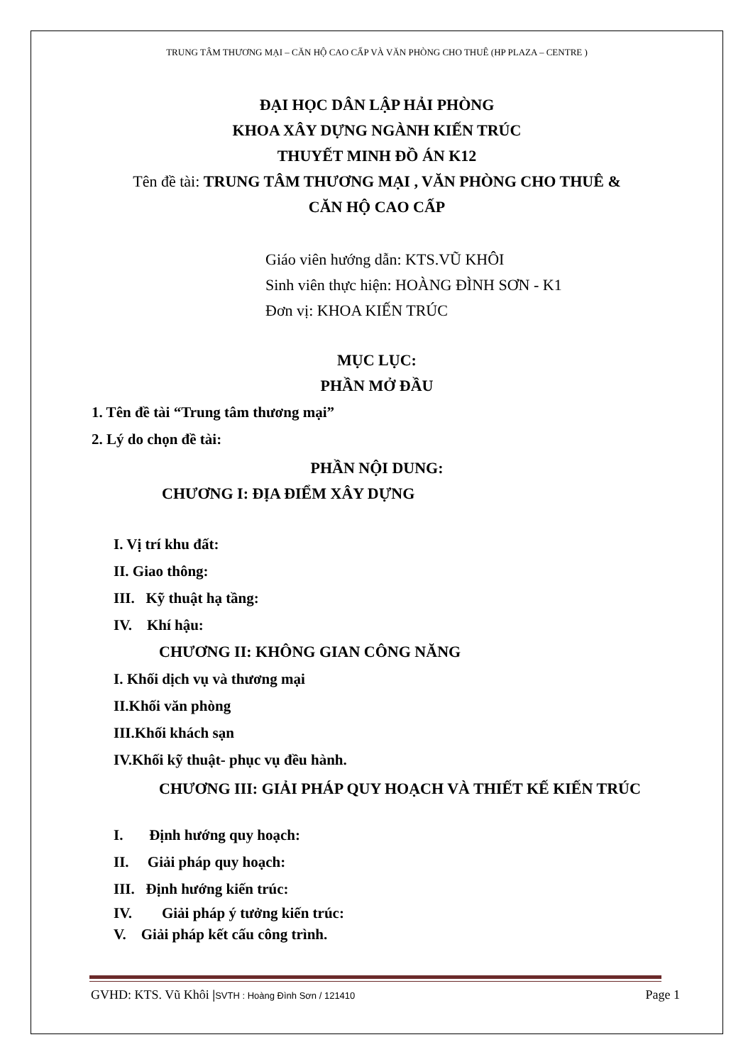TRUNG TÂM THƯƠNG MẠI – CĂN HỘ CAO CẤP VÀ VĂN PHÒNG CHO THUÊ (HP PLAZA – CENTRE )
ĐẠI HỌC DÂN LẬP HẢI PHÒNG
KHOA XÂY DỰNG NGÀNH KIẾN TRÚC
THUYẾT MINH ĐỒ ÁN K12
Tên đề tài: TRUNG TÂM THƯƠNG MẠI , VĂN PHÒNG CHO THUÊ &
CĂN HỘ CAO CẤP
Giáo viên hướng dẫn: KTS.VŨ KHÔI
Sinh viên thực hiện: HOÀNG ĐÌNH SƠN - K1
Đơn vị: KHOA KIẾN TRÚC
MỤC LỤC:
PHẦN MỞ ĐẦU
1. Tên đề tài “Trung tâm thương mại”
2. Lý do chọn đề tài:
PHẦN NỘI DUNG:
CHƯƠNG I: ĐỊA ĐIỂM XÂY DỰNG
I. Vị trí khu đất:
II. Giao thông:
III. Kỹ thuật hạ tầng:
IV. Khí hậu:
CHƯƠNG II: KHÔNG GIAN CÔNG NĂNG
I. Khối dịch vụ và thương mại
II.Khối văn phòng
III.Khối khách sạn
IV.Khối kỹ thuật- phục vụ đều hành.
CHƯƠNG III: GIẢI PHÁP QUY HOẠCH VÀ THIẾT KẾ KIẾN TRÚC
I. Định hướng quy hoạch:
II. Giải pháp quy hoạch:
III. Định hướng kiến trúc:
IV. Giải pháp ý tưởng kiến trúc:
V. Giải pháp kết cấu công trình.
GVHD: KTS. Vũ Khôi |SVTH : Hoàng Đình Sơn / 121410 Page 1